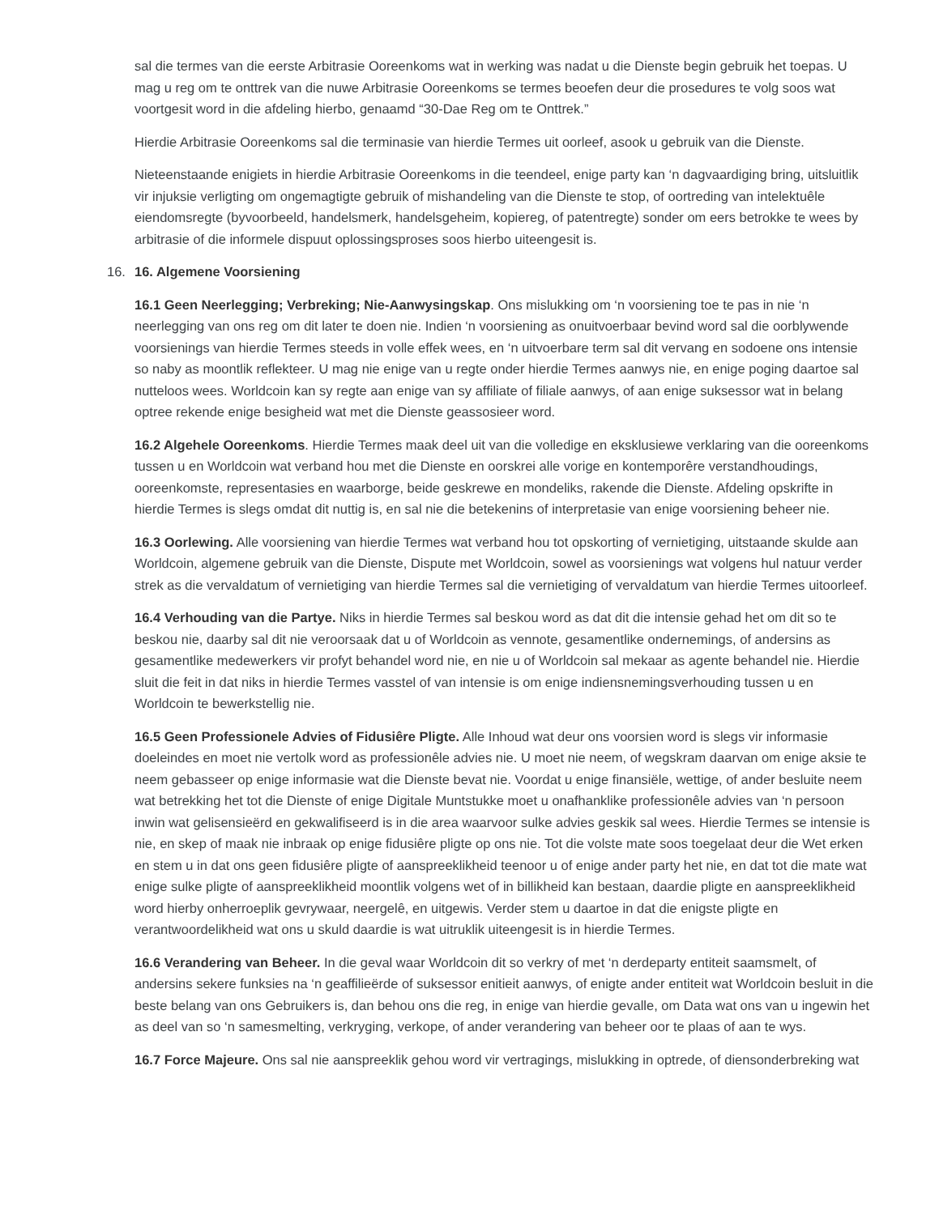sal die termes van die eerste Arbitrasie Ooreenkoms wat in werking was nadat u die Dienste begin gebruik het toepas. U mag u reg om te onttrek van die nuwe Arbitrasie Ooreenkoms se termes beoefen deur die prosedures te volg soos wat voortgesit word in die afdeling hierbo, genaamd “30-Dae Reg om te Onttrek.”
Hierdie Arbitrasie Ooreenkoms sal die terminasie van hierdie Termes uit oorleef, asook u gebruik van die Dienste.
Nieteenstaande enigiets in hierdie Arbitrasie Ooreenkoms in die teendeel, enige party kan ‘n dagvaardiging bring, uitsluitlik vir injuksie verligting om ongemagtigte gebruik of mishandeling van die Dienste te stop, of oortreding van intelektuêle eiendomsregte (byvoorbeeld, handelsmerk, handelsgeheim, kopiereg, of patentregte) sonder om eers betrokke te wees by arbitrasie of die informele dispuut oplossingsproses soos hierbo uiteengesit is.
16. 16. Algemene Voorsiening
16.1 Geen Neerlegging; Verbreking; Nie-Aanwysingskap. Ons mislukking om ‘n voorsiening toe te pas in nie ‘n neerlegging van ons reg om dit later te doen nie. Indien ‘n voorsiening as onuitvoerbaar bevind word sal die oorblywende voorsienings van hierdie Termes steeds in volle effek wees, en ‘n uitvoerbare term sal dit vervang en sodoene ons intensie so naby as moontlik reflekteer. U mag nie enige van u regte onder hierdie Termes aanwys nie, en enige poging daartoe sal nutteloos wees. Worldcoin kan sy regte aan enige van sy affiliate of filiale aanwys, of aan enige suksessor wat in belang optree rekende enige besigheid wat met die Dienste geassosieer word.
16.2 Algehele Ooreenkoms. Hierdie Termes maak deel uit van die volledige en eksklusiewe verklaring van die ooreenkoms tussen u en Worldcoin wat verband hou met die Dienste en oorskrei alle vorige en kontemporêre verstandhoudings, ooreenkomste, representasies en waarborge, beide geskrewe en mondeliks, rakende die Dienste. Afdeling opskrifte in hierdie Termes is slegs omdat dit nuttig is, en sal nie die betekenins of interpretasie van enige voorsiening beheer nie.
16.3 Oorlewing. Alle voorsiening van hierdie Termes wat verband hou tot opskorting of vernietiging, uitstaande skulde aan Worldcoin, algemene gebruik van die Dienste, Dispute met Worldcoin, sowel as voorsienings wat volgens hul natuur verder strek as die vervaldatum of vernietiging van hierdie Termes sal die vernietiging of vervaldatum van hierdie Termes uitoorleef.
16.4 Verhouding van die Partye. Niks in hierdie Termes sal beskou word as dat dit die intensie gehad het om dit so te beskou nie, daarby sal dit nie veroorsaak dat u of Worldcoin as vennote, gesamentlike ondernemings, of andersins as gesamentlike medewerkers vir profyt behandel word nie, en nie u of Worldcoin sal mekaar as agente behandel nie. Hierdie sluit die feit in dat niks in hierdie Termes vasstel of van intensie is om enige indiensnemingsverhouding tussen u en Worldcoin te bewerkstellig nie.
16.5 Geen Professionele Advies of Fidusiêre Pligte. Alle Inhoud wat deur ons voorsien word is slegs vir informasie doeleindes en moet nie vertolk word as professionêle advies nie. U moet nie neem, of wegskram daarvan om enige aksie te neem gebasseer op enige informasie wat die Dienste bevat nie. Voordat u enige finansiële, wettige, of ander besluite neem wat betrekking het tot die Dienste of enige Digitale Muntstukke moet u onafhanklike professionêle advies van ‘n persoon inwin wat gelisensieërd en gekwalifiseerd is in die area waarvoor sulke advies geskik sal wees. Hierdie Termes se intensie is nie, en skep of maak nie inbraak op enige fidusiêre pligte op ons nie. Tot die volste mate soos toegelaat deur die Wet erken en stem u in dat ons geen fidusiêre pligte of aanspreeklikheid teenoor u of enige ander party het nie, en dat tot die mate wat enige sulke pligte of aanspreeklikheid moontlik volgens wet of in billikheid kan bestaan, daardie pligte en aanspreeklikheid word hierby onherroeplik gevrywaar, neergelê, en uitgewis. Verder stem u daartoe in dat die enigste pligte en verantwoordelikheid wat ons u skuld daardie is wat uitruklik uiteengesit is in hierdie Termes.
16.6 Verandering van Beheer. In die geval waar Worldcoin dit so verkry of met ‘n derdeparty entiteit saamsmelt, of andersins sekere funksies na ‘n geaffilieërde of suksessor enitieit aanwys, of enigte ander entiteit wat Worldcoin besluit in die beste belang van ons Gebruikers is, dan behou ons die reg, in enige van hierdie gevalle, om Data wat ons van u ingewin het as deel van so ‘n samesmelting, verkryging, verkope, of ander verandering van beheer oor te plaas of aan te wys.
16.7 Force Majeure. Ons sal nie aanspreeklik gehou word vir vertragings, mislukking in optrede, of diensonderbreking wat